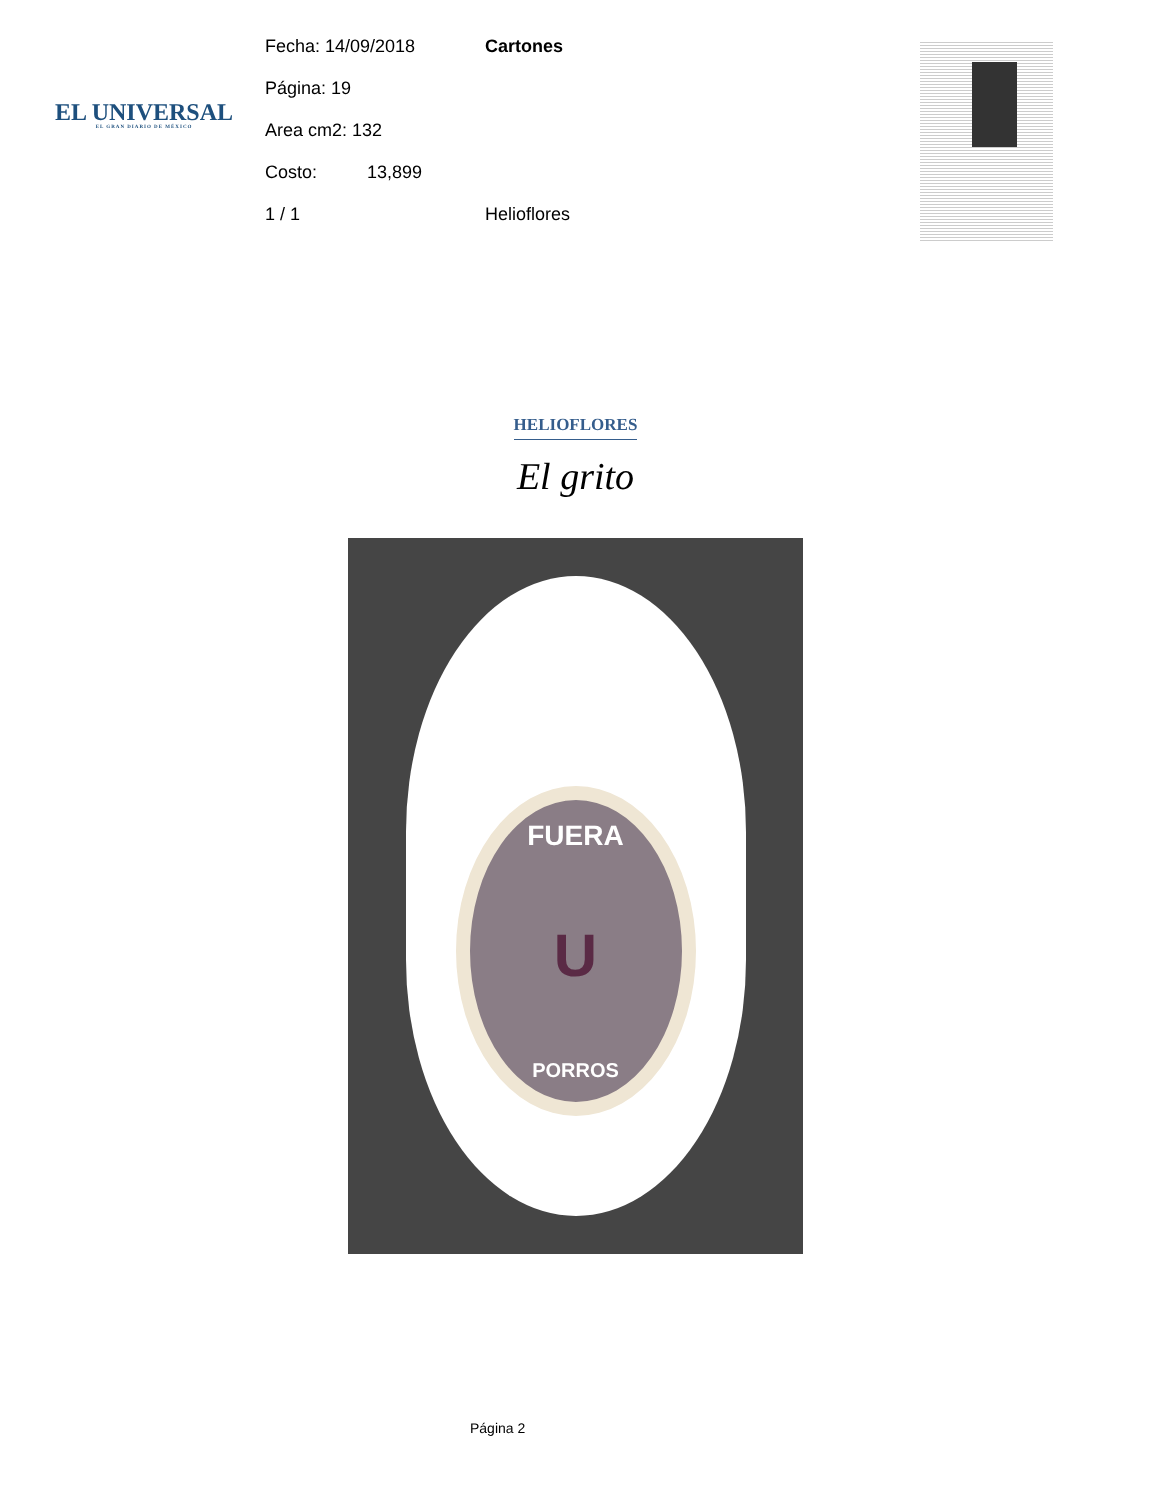EL UNIVERSAL
EL GRAN DIARIO DE MÉXICO
Fecha: 14/09/2018 Cartones
Página: 19
Area cm2: 132
Costo: 13,899
1 / 1 Helioflores
HELIOFLORES
El grito
FUERA
U
PORROS
Página 2